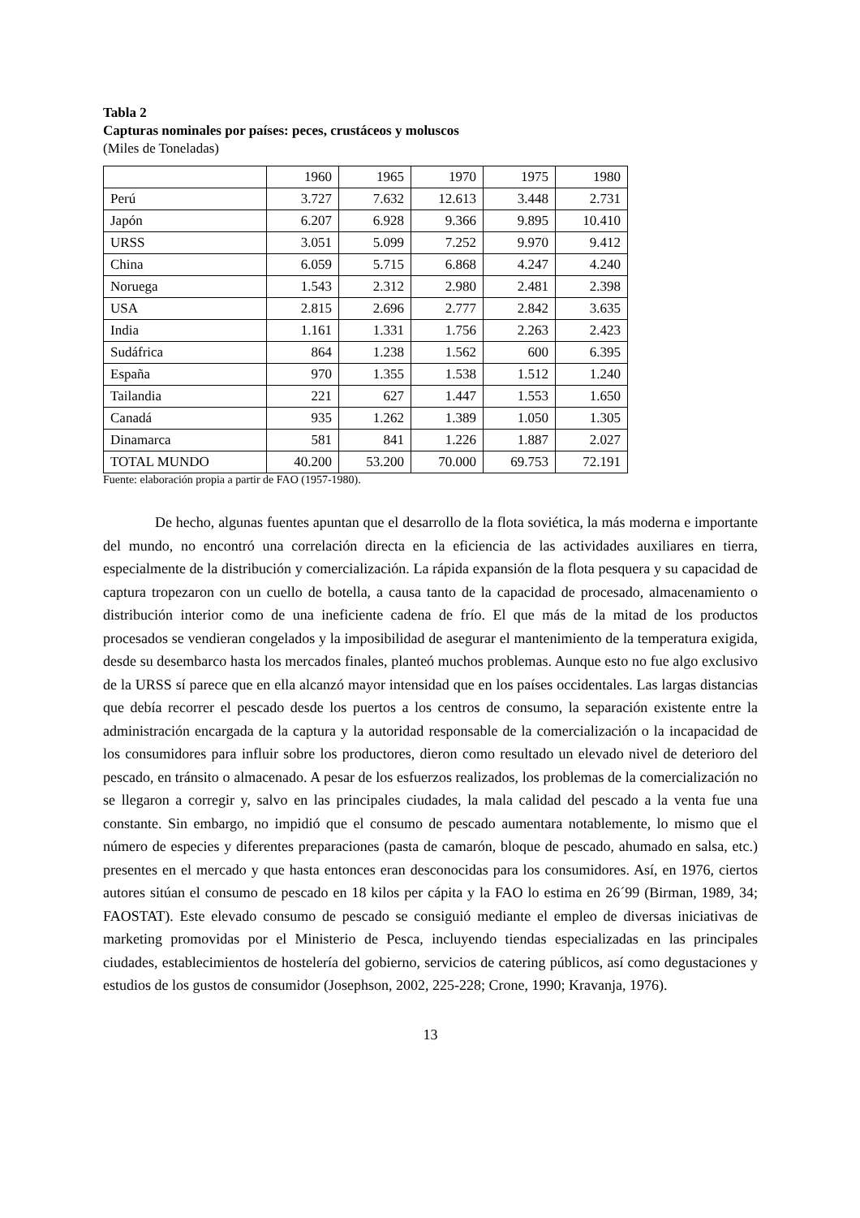Tabla 2
Capturas nominales por países: peces, crustáceos y moluscos
(Miles de Toneladas)
| | 1960 | 1965 | 1970 | 1975 | 1980 |
| Perú | 3.727 | 7.632 | 12.613 | 3.448 | 2.731 |
| Japón | 6.207 | 6.928 | 9.366 | 9.895 | 10.410 |
| URSS | 3.051 | 5.099 | 7.252 | 9.970 | 9.412 |
| China | 6.059 | 5.715 | 6.868 | 4.247 | 4.240 |
| Noruega | 1.543 | 2.312 | 2.980 | 2.481 | 2.398 |
| USA | 2.815 | 2.696 | 2.777 | 2.842 | 3.635 |
| India | 1.161 | 1.331 | 1.756 | 2.263 | 2.423 |
| Sudáfrica | 864 | 1.238 | 1.562 | 600 | 6.395 |
| España | 970 | 1.355 | 1.538 | 1.512 | 1.240 |
| Tailandia | 221 | 627 | 1.447 | 1.553 | 1.650 |
| Canadá | 935 | 1.262 | 1.389 | 1.050 | 1.305 |
| Dinamarca | 581 | 841 | 1.226 | 1.887 | 2.027 |
| TOTAL MUNDO | 40.200 | 53.200 | 70.000 | 69.753 | 72.191 |
Fuente: elaboración propia a partir de FAO (1957-1980).
De hecho, algunas fuentes apuntan que el desarrollo de la flota soviética, la más moderna e importante del mundo, no encontró una correlación directa en la eficiencia de las actividades auxiliares en tierra, especialmente de la distribución y comercialización. La rápida expansión de la flota pesquera y su capacidad de captura tropezaron con un cuello de botella, a causa tanto de la capacidad de procesado, almacenamiento o distribución interior como de una ineficiente cadena de frío. El que más de la mitad de los productos procesados se vendieran congelados y la imposibilidad de asegurar el mantenimiento de la temperatura exigida, desde su desembarco hasta los mercados finales, planteó muchos problemas. Aunque esto no fue algo exclusivo de la URSS sí parece que en ella alcanzó mayor intensidad que en los países occidentales. Las largas distancias que debía recorrer el pescado desde los puertos a los centros de consumo, la separación existente entre la administración encargada de la captura y la autoridad responsable de la comercialización o la incapacidad de los consumidores para influir sobre los productores, dieron como resultado un elevado nivel de deterioro del pescado, en tránsito o almacenado. A pesar de los esfuerzos realizados, los problemas de la comercialización no se llegaron a corregir y, salvo en las principales ciudades, la mala calidad del pescado a la venta fue una constante. Sin embargo, no impidió que el consumo de pescado aumentara notablemente, lo mismo que el número de especies y diferentes preparaciones (pasta de camarón, bloque de pescado, ahumado en salsa, etc.) presentes en el mercado y que hasta entonces eran desconocidas para los consumidores. Así, en 1976, ciertos autores sitúan el consumo de pescado en 18 kilos per cápita y la FAO lo estima en 26´99 (Birman, 1989, 34; FAOSTAT). Este elevado consumo de pescado se consiguió mediante el empleo de diversas iniciativas de marketing promovidas por el Ministerio de Pesca, incluyendo tiendas especializadas en las principales ciudades, establecimientos de hostelería del gobierno, servicios de catering públicos, así como degustaciones y estudios de los gustos de consumidor (Josephson, 2002, 225-228; Crone, 1990; Kravanja, 1976).
13